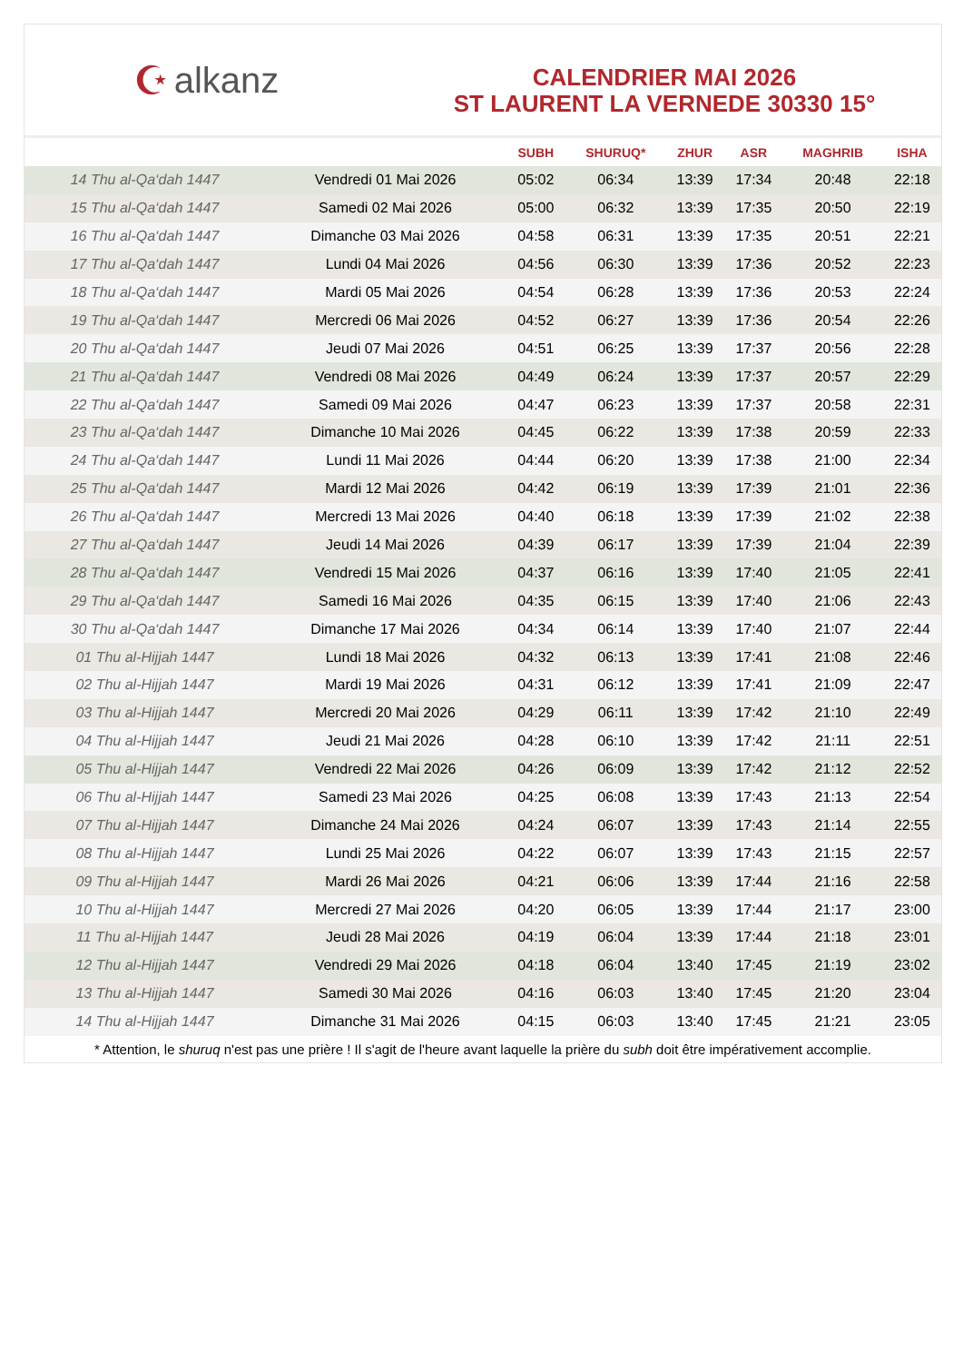☪ alkanz
CALENDRIER MAI 2026
ST LAURENT LA VERNEDE 30330 15°
| | | SUBH | SHURUQ* | ZHUR | ASR | MAGHRIB | ISHA |
| --- | --- | --- | --- | --- | --- | --- | --- |
| 14 Thu al-Qa‘dah 1447 | Vendredi 01 Mai 2026 | 05:02 | 06:34 | 13:39 | 17:34 | 20:48 | 22:18 |
| 15 Thu al-Qa‘dah 1447 | Samedi 02 Mai 2026 | 05:00 | 06:32 | 13:39 | 17:35 | 20:50 | 22:19 |
| 16 Thu al-Qa‘dah 1447 | Dimanche 03 Mai 2026 | 04:58 | 06:31 | 13:39 | 17:35 | 20:51 | 22:21 |
| 17 Thu al-Qa‘dah 1447 | Lundi 04 Mai 2026 | 04:56 | 06:30 | 13:39 | 17:36 | 20:52 | 22:23 |
| 18 Thu al-Qa‘dah 1447 | Mardi 05 Mai 2026 | 04:54 | 06:28 | 13:39 | 17:36 | 20:53 | 22:24 |
| 19 Thu al-Qa‘dah 1447 | Mercredi 06 Mai 2026 | 04:52 | 06:27 | 13:39 | 17:36 | 20:54 | 22:26 |
| 20 Thu al-Qa‘dah 1447 | Jeudi 07 Mai 2026 | 04:51 | 06:25 | 13:39 | 17:37 | 20:56 | 22:28 |
| 21 Thu al-Qa‘dah 1447 | Vendredi 08 Mai 2026 | 04:49 | 06:24 | 13:39 | 17:37 | 20:57 | 22:29 |
| 22 Thu al-Qa‘dah 1447 | Samedi 09 Mai 2026 | 04:47 | 06:23 | 13:39 | 17:37 | 20:58 | 22:31 |
| 23 Thu al-Qa‘dah 1447 | Dimanche 10 Mai 2026 | 04:45 | 06:22 | 13:39 | 17:38 | 20:59 | 22:33 |
| 24 Thu al-Qa‘dah 1447 | Lundi 11 Mai 2026 | 04:44 | 06:20 | 13:39 | 17:38 | 21:00 | 22:34 |
| 25 Thu al-Qa‘dah 1447 | Mardi 12 Mai 2026 | 04:42 | 06:19 | 13:39 | 17:39 | 21:01 | 22:36 |
| 26 Thu al-Qa‘dah 1447 | Mercredi 13 Mai 2026 | 04:40 | 06:18 | 13:39 | 17:39 | 21:02 | 22:38 |
| 27 Thu al-Qa‘dah 1447 | Jeudi 14 Mai 2026 | 04:39 | 06:17 | 13:39 | 17:39 | 21:04 | 22:39 |
| 28 Thu al-Qa‘dah 1447 | Vendredi 15 Mai 2026 | 04:37 | 06:16 | 13:39 | 17:40 | 21:05 | 22:41 |
| 29 Thu al-Qa‘dah 1447 | Samedi 16 Mai 2026 | 04:35 | 06:15 | 13:39 | 17:40 | 21:06 | 22:43 |
| 30 Thu al-Qa‘dah 1447 | Dimanche 17 Mai 2026 | 04:34 | 06:14 | 13:39 | 17:40 | 21:07 | 22:44 |
| 01 Thu al-Hijjah 1447 | Lundi 18 Mai 2026 | 04:32 | 06:13 | 13:39 | 17:41 | 21:08 | 22:46 |
| 02 Thu al-Hijjah 1447 | Mardi 19 Mai 2026 | 04:31 | 06:12 | 13:39 | 17:41 | 21:09 | 22:47 |
| 03 Thu al-Hijjah 1447 | Mercredi 20 Mai 2026 | 04:29 | 06:11 | 13:39 | 17:42 | 21:10 | 22:49 |
| 04 Thu al-Hijjah 1447 | Jeudi 21 Mai 2026 | 04:28 | 06:10 | 13:39 | 17:42 | 21:11 | 22:51 |
| 05 Thu al-Hijjah 1447 | Vendredi 22 Mai 2026 | 04:26 | 06:09 | 13:39 | 17:42 | 21:12 | 22:52 |
| 06 Thu al-Hijjah 1447 | Samedi 23 Mai 2026 | 04:25 | 06:08 | 13:39 | 17:43 | 21:13 | 22:54 |
| 07 Thu al-Hijjah 1447 | Dimanche 24 Mai 2026 | 04:24 | 06:07 | 13:39 | 17:43 | 21:14 | 22:55 |
| 08 Thu al-Hijjah 1447 | Lundi 25 Mai 2026 | 04:22 | 06:07 | 13:39 | 17:43 | 21:15 | 22:57 |
| 09 Thu al-Hijjah 1447 | Mardi 26 Mai 2026 | 04:21 | 06:06 | 13:39 | 17:44 | 21:16 | 22:58 |
| 10 Thu al-Hijjah 1447 | Mercredi 27 Mai 2026 | 04:20 | 06:05 | 13:39 | 17:44 | 21:17 | 23:00 |
| 11 Thu al-Hijjah 1447 | Jeudi 28 Mai 2026 | 04:19 | 06:04 | 13:39 | 17:44 | 21:18 | 23:01 |
| 12 Thu al-Hijjah 1447 | Vendredi 29 Mai 2026 | 04:18 | 06:04 | 13:40 | 17:45 | 21:19 | 23:02 |
| 13 Thu al-Hijjah 1447 | Samedi 30 Mai 2026 | 04:16 | 06:03 | 13:40 | 17:45 | 21:20 | 23:04 |
| 14 Thu al-Hijjah 1447 | Dimanche 31 Mai 2026 | 04:15 | 06:03 | 13:40 | 17:45 | 21:21 | 23:05 |
* Attention, le shuruq n'est pas une prière ! Il s'agit de l'heure avant laquelle la prière du subh doit être impérativement accomplie.